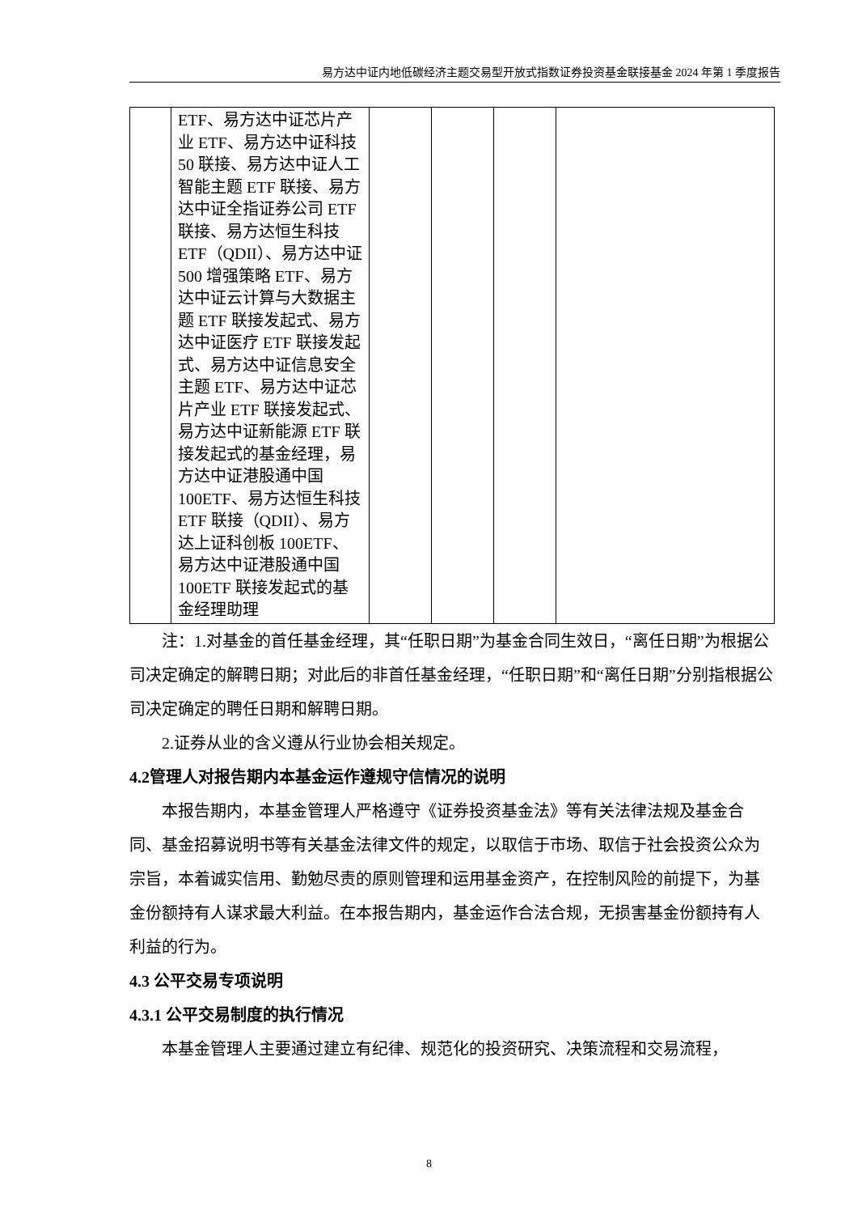易方达中证内地低碳经济主题交易型开放式指数证券投资基金联接基金 2024 年第 1 季度报告
| | ETF、易方达中证芯片产业 ETF、易方达中证科技 50 联接、易方达中证人工智能主题 ETF 联接、易方达中证全指证券公司 ETF 联接、易方达恒生科技 ETF（QDII）、易方达中证 500 增强策略 ETF、易方达中证云计算与大数据主题 ETF 联接发起式、易方达中证医疗 ETF 联接发起式、易方达中证信息安全主题 ETF、易方达中证芯片产业 ETF 联接发起式、易方达中证新能源 ETF 联接发起式的基金经理，易方达中证港股通中国 100ETF、易方达恒生科技 ETF 联接（QDII）、易方达上证科创板 100ETF、易方达中证港股通中国 100ETF 联接发起式的基金经理助理 | | | | |
注：1.对基金的首任基金经理，其“任职日期”为基金合同生效日，“离任日期”为根据公司决定确定的解聘日期；对此后的非首任基金经理，“任职日期”和“离任日期”分别指根据公司决定确定的聘任日期和解聘日期。
2.证券从业的含义遵从行业协会相关规定。
4.2管理人对报告期内本基金运作遵规守信情况的说明
本报告期内，本基金管理人严格遵守《证券投资基金法》等有关法律法规及基金合同、基金招募说明书等有关基金法律文件的规定，以取信于市场、取信于社会投资公众为宗旨，本着诚实信用、勤勉尽责的原则管理和运用基金资产，在控制风险的前提下，为基金份额持有人谋求最大利益。在本报告期内，基金运作合法合规，无损害基金份额持有人利益的行为。
4.3 公平交易专项说明
4.3.1 公平交易制度的执行情况
本基金管理人主要通过建立有纪律、规范化的投资研究、决策流程和交易流程，
8